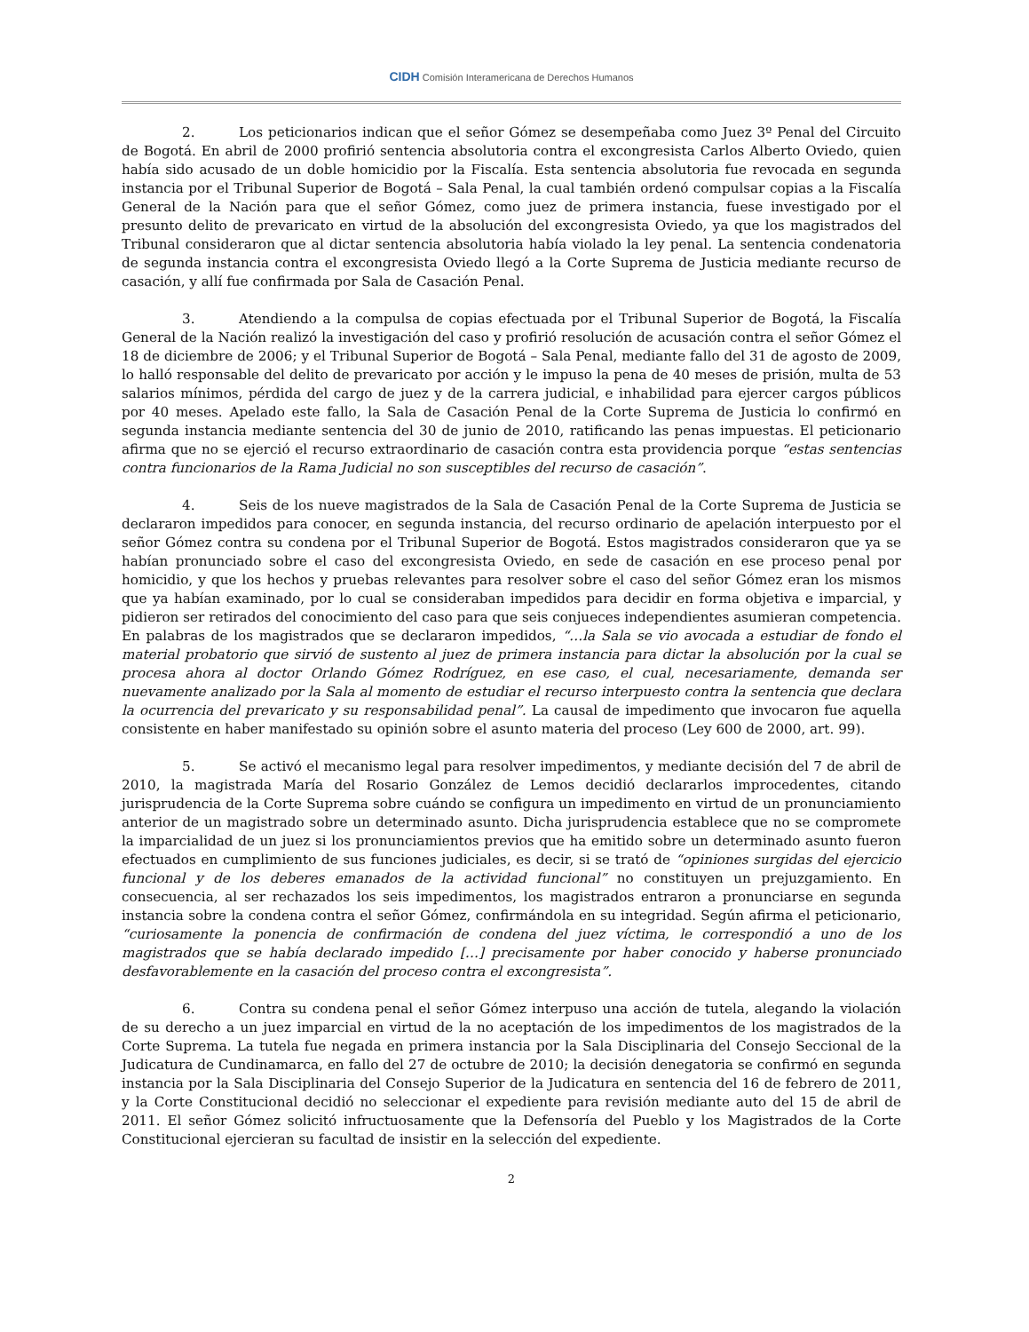CIDH Comisión Interamericana de Derechos Humanos
2. Los peticionarios indican que el señor Gómez se desempeñaba como Juez 3º Penal del Circuito de Bogotá. En abril de 2000 profirió sentencia absolutoria contra el excongresista Carlos Alberto Oviedo, quien había sido acusado de un doble homicidio por la Fiscalía. Esta sentencia absolutoria fue revocada en segunda instancia por el Tribunal Superior de Bogotá – Sala Penal, la cual también ordenó compulsar copias a la Fiscalía General de la Nación para que el señor Gómez, como juez de primera instancia, fuese investigado por el presunto delito de prevaricato en virtud de la absolución del excongresista Oviedo, ya que los magistrados del Tribunal consideraron que al dictar sentencia absolutoria había violado la ley penal. La sentencia condenatoria de segunda instancia contra el excongresista Oviedo llegó a la Corte Suprema de Justicia mediante recurso de casación, y allí fue confirmada por Sala de Casación Penal.
3. Atendiendo a la compulsa de copias efectuada por el Tribunal Superior de Bogotá, la Fiscalía General de la Nación realizó la investigación del caso y profirió resolución de acusación contra el señor Gómez el 18 de diciembre de 2006; y el Tribunal Superior de Bogotá – Sala Penal, mediante fallo del 31 de agosto de 2009, lo halló responsable del delito de prevaricato por acción y le impuso la pena de 40 meses de prisión, multa de 53 salarios mínimos, pérdida del cargo de juez y de la carrera judicial, e inhabilidad para ejercer cargos públicos por 40 meses. Apelado este fallo, la Sala de Casación Penal de la Corte Suprema de Justicia lo confirmó en segunda instancia mediante sentencia del 30 de junio de 2010, ratificando las penas impuestas. El peticionario afirma que no se ejerció el recurso extraordinario de casación contra esta providencia porque “estas sentencias contra funcionarios de la Rama Judicial no son susceptibles del recurso de casación”.
4. Seis de los nueve magistrados de la Sala de Casación Penal de la Corte Suprema de Justicia se declararon impedidos para conocer, en segunda instancia, del recurso ordinario de apelación interpuesto por el señor Gómez contra su condena por el Tribunal Superior de Bogotá. Estos magistrados consideraron que ya se habían pronunciado sobre el caso del excongresista Oviedo, en sede de casación en ese proceso penal por homicidio, y que los hechos y pruebas relevantes para resolver sobre el caso del señor Gómez eran los mismos que ya habían examinado, por lo cual se consideraban impedidos para decidir en forma objetiva e imparcial, y pidieron ser retirados del conocimiento del caso para que seis conjueces independientes asumieran competencia. En palabras de los magistrados que se declararon impedidos, “…la Sala se vio avocada a estudiar de fondo el material probatorio que sirvió de sustento al juez de primera instancia para dictar la absolución por la cual se procesa ahora al doctor Orlando Gómez Rodríguez, en ese caso, el cual, necesariamente, demanda ser nuevamente analizado por la Sala al momento de estudiar el recurso interpuesto contra la sentencia que declara la ocurrencia del prevaricato y su responsabilidad penal”. La causal de impedimento que invocaron fue aquella consistente en haber manifestado su opinión sobre el asunto materia del proceso (Ley 600 de 2000, art. 99).
5. Se activó el mecanismo legal para resolver impedimentos, y mediante decisión del 7 de abril de 2010, la magistrada María del Rosario González de Lemos decidió declararlos improcedentes, citando jurisprudencia de la Corte Suprema sobre cuándo se configura un impedimento en virtud de un pronunciamiento anterior de un magistrado sobre un determinado asunto. Dicha jurisprudencia establece que no se compromete la imparcialidad de un juez si los pronunciamientos previos que ha emitido sobre un determinado asunto fueron efectuados en cumplimiento de sus funciones judiciales, es decir, si se trató de “opiniones surgidas del ejercicio funcional y de los deberes emanados de la actividad funcional” no constituyen un prejuzgamiento. En consecuencia, al ser rechazados los seis impedimentos, los magistrados entraron a pronunciarse en segunda instancia sobre la condena contra el señor Gómez, confirmándola en su integridad. Según afirma el peticionario, “curiosamente la ponencia de confirmación de condena del juez víctima, le correspondió a uno de los magistrados que se había declarado impedido […] precisamente por haber conocido y haberse pronunciado desfavorablemente en la casación del proceso contra el excongresista”.
6. Contra su condena penal el señor Gómez interpuso una acción de tutela, alegando la violación de su derecho a un juez imparcial en virtud de la no aceptación de los impedimentos de los magistrados de la Corte Suprema. La tutela fue negada en primera instancia por la Sala Disciplinaria del Consejo Seccional de la Judicatura de Cundinamarca, en fallo del 27 de octubre de 2010; la decisión denegatoria se confirmó en segunda instancia por la Sala Disciplinaria del Consejo Superior de la Judicatura en sentencia del 16 de febrero de 2011, y la Corte Constitucional decidió no seleccionar el expediente para revisión mediante auto del 15 de abril de 2011. El señor Gómez solicitó infructuosamente que la Defensoría del Pueblo y los Magistrados de la Corte Constitucional ejercieran su facultad de insistir en la selección del expediente.
2